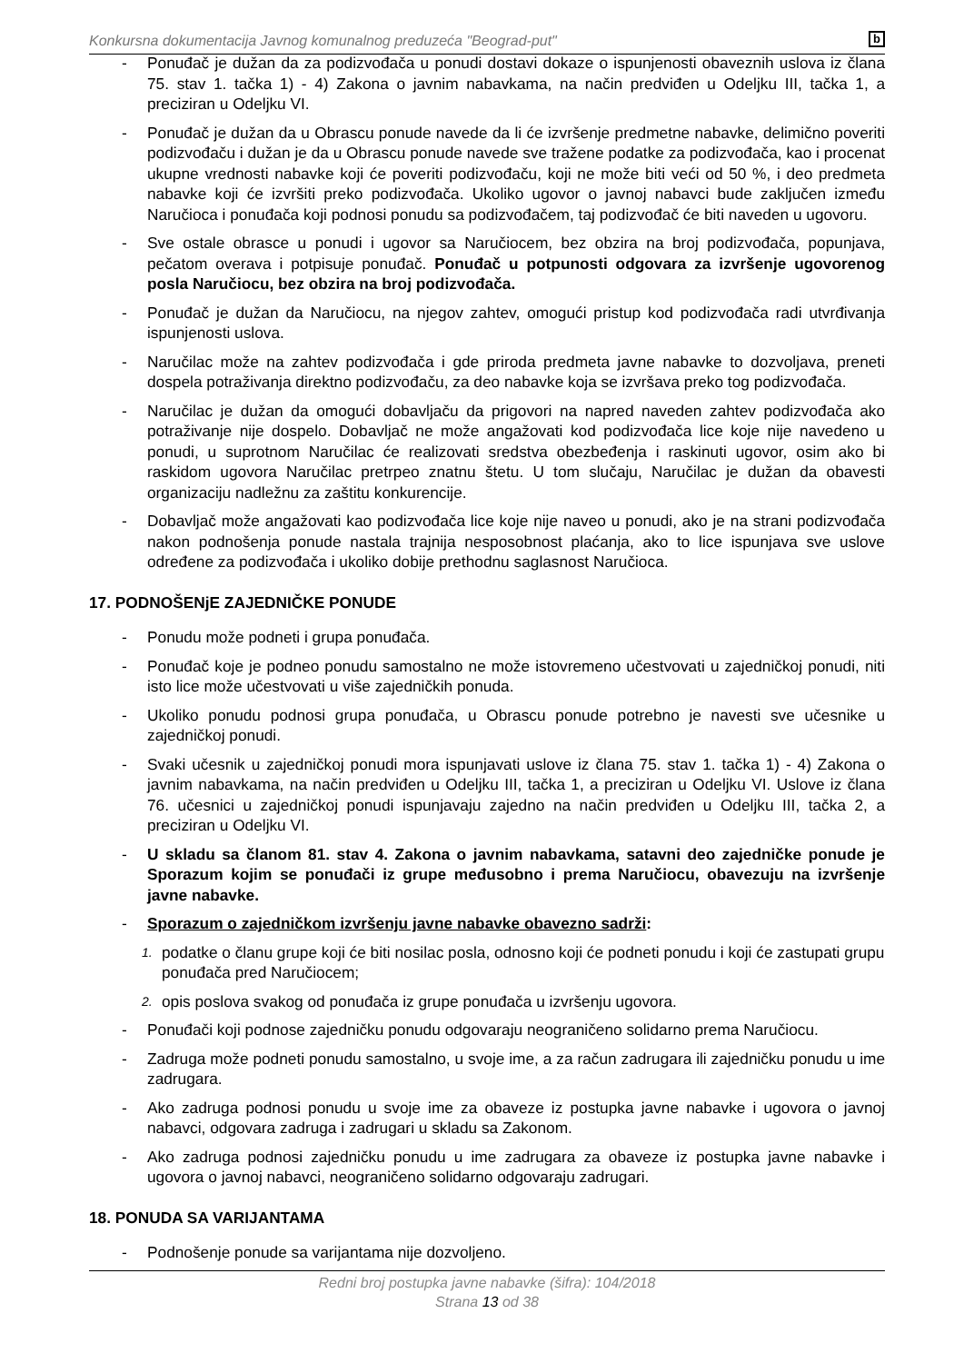b Konkursna dokumentacija Javnog komunalnog preduzeća "Beograd-put"
- Ponuđač je dužan da za podizvođača u ponudi dostavi dokaze o ispunjenosti obaveznih uslova iz člana 75. stav 1. tačka 1) - 4) Zakona o javnim nabavkama, na način predviđen u Odeljku III, tačka 1, a preciziran u Odeljku VI.
- Ponuđač je dužan da u Obrascu ponude navede da li će izvršenje predmetne nabavke, delimično poveriti podizvođaču i dužan je da u Obrascu ponude navede sve tražene podatke za podizvođača, kao i procenat ukupne vrednosti nabavke koji će poveriti podizvođaču, koji ne može biti veći od 50 %, i deo predmeta nabavke koji će izvršiti preko podizvođača. Ukoliko ugovor o javnoj nabavci bude zaključen između Naručioca i ponuđača koji podnosi ponudu sa podizvođačem, taj podizvođač će biti naveden u ugovoru.
- Sve ostale obrasce u ponudi i ugovor sa Naručiocem, bez obzira na broj podizvođača, popunjava, pečatom overava i potpisuje ponuđač. Ponuđač u potpunosti odgovara za izvršenje ugovorenog posla Naručiocu, bez obzira na broj podizvođača.
- Ponuđač je dužan da Naručiocu, na njegov zahtev, omogući pristup kod podizvođača radi utvrđivanja ispunjenosti uslova.
- Naručilac može na zahtev podizvođača i gde priroda predmeta javne nabavke to dozvoljava, preneti dospela potraživanja direktno podizvođaču, za deo nabavke koja se izvršava preko tog podizvođača.
- Naručilac je dužan da omogući dobavljaču da prigovori na napred naveden zahtev podizvođača ako potraživanje nije dospelo. Dobavljač ne može angažovati kod podizvođača lice koje nije navedeno u ponudi, u suprotnom Naručilac će realizovati sredstva obezbeđenja i raskinuti ugovor, osim ako bi raskidom ugovora Naručilac pretrpeo znatnu štetu. U tom slučaju, Naručilac je dužan da obavesti organizaciju nadležnu za zaštitu konkurencije.
- Dobavljač može angažovati kao podizvođača lice koje nije naveo u ponudi, ako je na strani podizvođača nakon podnošenja ponude nastala trajnija nesposobnost plaćanja, ako to lice ispunjava sve uslove određene za podizvođača i ukoliko dobije prethodnu saglasnost Naručioca.
17. PODNOŠENjE ZAJEDNIČKE PONUDE
- Ponudu može podneti i grupa ponuđača.
- Ponuđač koje je podneo ponudu samostalno ne može istovremeno učestvovati u zajedničkoj ponudi, niti isto lice može učestvovati u više zajedničkih ponuda.
- Ukoliko ponudu podnosi grupa ponuđača, u Obrascu ponude potrebno je navesti sve učesnike u zajedničkoj ponudi.
- Svaki učesnik u zajedničkoj ponudi mora ispunjavati uslove iz člana 75. stav 1. tačka 1) - 4) Zakona o javnim nabavkama, na način predviđen u Odeljku III, tačka 1, a preciziran u Odeljku VI. Uslove iz člana 76. učesnici u zajedničkoj ponudi ispunjavaju zajedno na način predviđen u Odeljku III, tačka 2, a preciziran u Odeljku VI.
- U skladu sa članom 81. stav 4. Zakona o javnim nabavkama, satavni deo zajedničke ponude je Sporazum kojim se ponuđači iz grupe međusobno i prema Naručiocu, obavezuju na izvršenje javne nabavke.
- Sporazum o zajedničkom izvršenju javne nabavke obavezno sadrži:
1. podatke o članu grupe koji će biti nosilac posla, odnosno koji će podneti ponudu i koji će zastupati grupu ponuđača pred Naručiocem;
2. opis poslova svakog od ponuđača iz grupe ponuđača u izvršenju ugovora.
- Ponuđači koji podnose zajedničku ponudu odgovaraju neograničeno solidarno prema Naručiocu.
- Zadruga može podneti ponudu samostalno, u svoje ime, a za račun zadrugara ili zajedničku ponudu u ime zadrugara.
- Ako zadruga podnosi ponudu u svoje ime za obaveze iz postupka javne nabavke i ugovora o javnoj nabavci, odgovara zadruga i zadrugari u skladu sa Zakonom.
- Ako zadruga podnosi zajedničku ponudu u ime zadrugara za obaveze iz postupka javne nabavke i ugovora o javnoj nabavci, neograničeno solidarno odgovaraju zadrugari.
18. PONUDA SA VARIJANTAMA
- Podnošenje ponude sa varijantama nije dozvoljeno.
Redni broj postupka javne nabavke (šifra): 104/2018
Strana 13 od 38